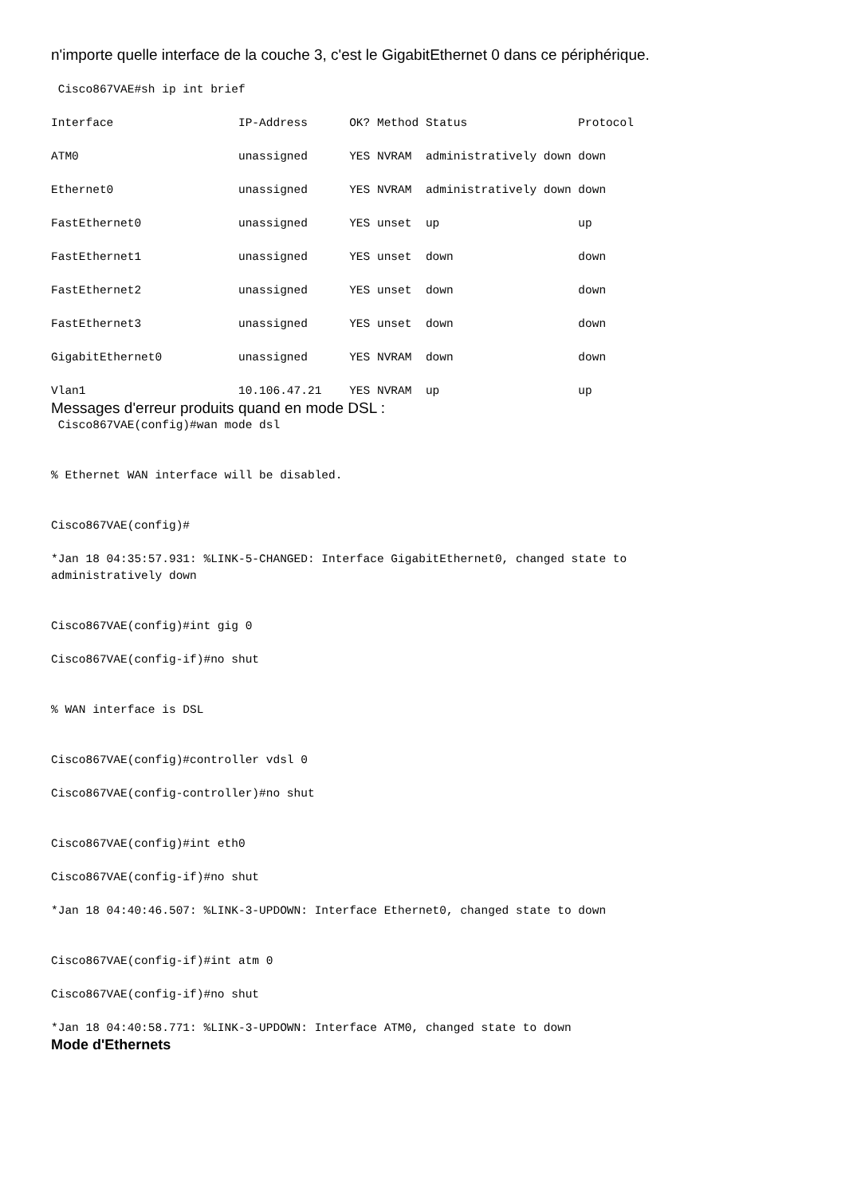n'importe quelle interface de la couche 3, c'est le GigabitEthernet 0 dans ce périphérique.
 Cisco867VAE#sh ip int brief

Interface                  IP-Address      OK? Method Status                Protocol

ATM0                       unassigned      YES NVRAM  administratively down down

Ethernet0                  unassigned      YES NVRAM  administratively down down

FastEthernet0              unassigned      YES unset  up                    up

FastEthernet1              unassigned      YES unset  down                  down

FastEthernet2              unassigned      YES unset  down                  down

FastEthernet3              unassigned      YES unset  down                  down

GigabitEthernet0           unassigned      YES NVRAM  down                  down

Vlan1                      10.106.47.21    YES NVRAM  up                    up
Messages d'erreur produits quand en mode DSL :
 Cisco867VAE(config)#wan mode dsl


% Ethernet WAN interface will be disabled.


Cisco867VAE(config)#

*Jan 18 04:35:57.931: %LINK-5-CHANGED: Interface GigabitEthernet0, changed state to
administratively down


Cisco867VAE(config)#int gig 0

Cisco867VAE(config-if)#no shut


% WAN interface is DSL


Cisco867VAE(config)#controller vdsl 0

Cisco867VAE(config-controller)#no shut


Cisco867VAE(config)#int eth0

Cisco867VAE(config-if)#no shut

*Jan 18 04:40:46.507: %LINK-3-UPDOWN: Interface Ethernet0, changed state to down


Cisco867VAE(config-if)#int atm 0

Cisco867VAE(config-if)#no shut

*Jan 18 04:40:58.771: %LINK-3-UPDOWN: Interface ATM0, changed state to down
Mode d'Ethernets